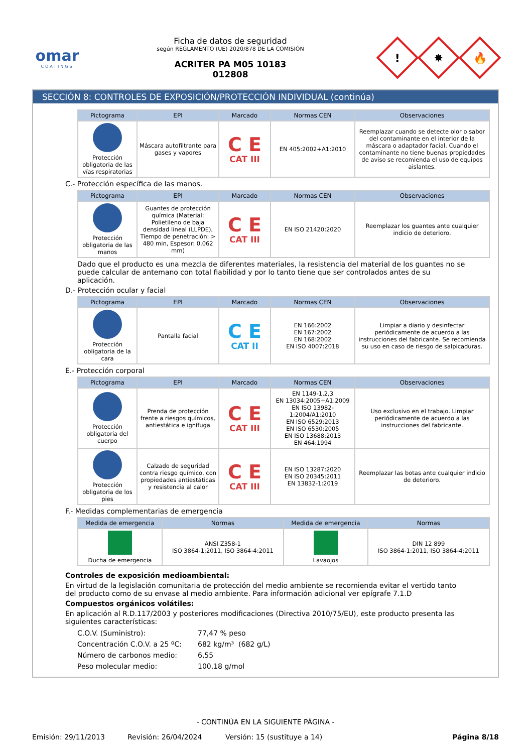omar
COATINGS
Ficha de datos de seguridad
según REGLAMENTO (UE) 2020/878 DE LA COMISIÓN
ACRITER PA M05 10183
012808
!
✸
🔥
SECCIÓN 8: CONTROLES DE EXPOSICIÓN/PROTECCIÓN INDIVIDUAL (continúa)
| Pictograma | EPI | Marcado | Normas CEN | Observaciones |
| --- | --- | --- | --- | --- |
| Protección obligatoria de las vías respiratorias | Máscara autofiltrante para gases y vapores | C E CAT III | EN 405:2002+A1:2010 | Reemplazar cuando se detecte olor o sabor del contaminante en el interior de la máscara o adaptador facial. Cuando el contaminante no tiene buenas propiedades de aviso se recomienda el uso de equipos aislantes. |
C.- Protección específica de las manos.
| Pictograma | EPI | Marcado | Normas CEN | Observaciones |
| --- | --- | --- | --- | --- |
| Protección obligatoria de las manos | Guantes de protección química (Material: Polietileno de baja densidad lineal (LLPDE), Tiempo de penetración: > 480 min, Espesor: 0,062 mm) | C E CAT III | EN ISO 21420:2020 | Reemplazar los guantes ante cualquier indicio de deterioro. |
Dado que el producto es una mezcla de diferentes materiales, la resistencia del material de los guantes no se puede calcular de antemano con total fiabilidad y por lo tanto tiene que ser controlados antes de su aplicación.
D.- Protección ocular y facial
| Pictograma | EPI | Marcado | Normas CEN | Observaciones |
| --- | --- | --- | --- | --- |
| Protección obligatoria de la cara | Pantalla facial | C E CAT II | EN 166:2002 EN 167:2002 EN 168:2002 EN ISO 4007:2018 | Limpiar a diario y desinfectar periódicamente de acuerdo a las instrucciones del fabricante. Se recomienda su uso en caso de riesgo de salpicaduras. |
E.- Protección corporal
| Pictograma | EPI | Marcado | Normas CEN | Observaciones |
| --- | --- | --- | --- | --- |
| Protección obligatoria del cuerpo | Prenda de protección frente a riesgos químicos, antiestática e ignífuga | C E CAT III | EN 1149-1,2,3 EN 13034:2005+A1:2009 EN ISO 13982-1:2004/A1:2010 EN ISO 6529:2013 EN ISO 6530:2005 EN ISO 13688:2013 EN 464:1994 | Uso exclusivo en el trabajo. Limpiar periódicamente de acuerdo a las instrucciones del fabricante. |
| Protección obligatoria de los pies | Calzado de seguridad contra riesgo químico, con propiedades antiestáticas y resistencia al calor | C E CAT III | EN ISO 13287:2020 EN ISO 20345:2011 EN 13832-1:2019 | Reemplazar las botas ante cualquier indicio de deterioro. |
F.- Medidas complementarias de emergencia
| Medida de emergencia | Normas | Medida de emergencia | Normas |
| --- | --- | --- | --- |
| Ducha de emergencia | ANSI Z358-1 ISO 3864-1:2011, ISO 3864-4:2011 | Lavaojos | DIN 12 899 ISO 3864-1:2011, ISO 3864-4:2011 |
Controles de exposición medioambiental:
En virtud de la legislación comunitaria de protección del medio ambiente se recomienda evitar el vertido tanto del producto como de su envase al medio ambiente. Para información adicional ver epígrafe 7.1.D
Compuestos orgánicos volátiles:
En aplicación al R.D.117/2003 y posteriores modificaciones (Directiva 2010/75/EU), este producto presenta las siguientes características:
| C.O.V. (Suministro): | 77,47 % peso |
| Concentración C.O.V. a 25 ºC: | 682 kg/m³ (682 g/L) |
| Número de carbonos medio: | 6,55 |
| Peso molecular medio: | 100,18 g/mol |
- CONTINÚA EN LA SIGUIENTE PÁGINA -
Emisión: 29/11/2013 Revisión: 26/04/2024 Versión: 15 (sustituye a 14) Página 8/18